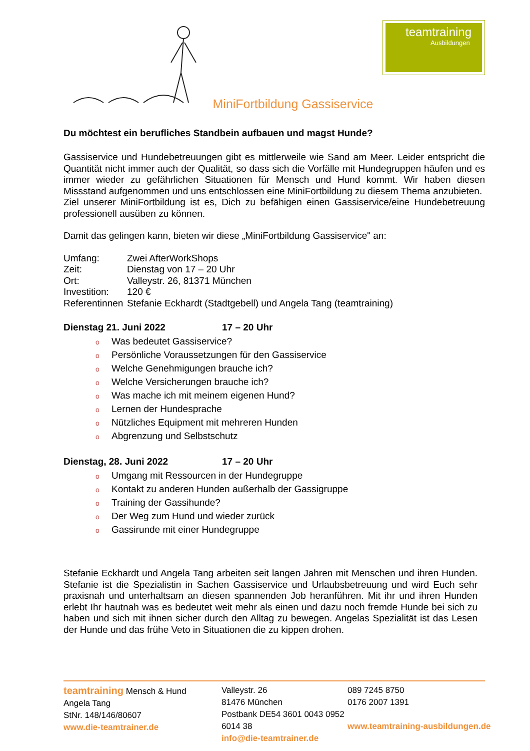MiniFortbildung Gassiservice
teamtraining
Ausbildungen
Du möchtest ein berufliches Standbein aufbauen und magst Hunde?
Gassiservice und Hundebetreuungen gibt es mittlerweile wie Sand am Meer. Leider entspricht die Quantität nicht immer auch der Qualität, so dass sich die Vorfälle mit Hundegruppen häufen und es immer wieder zu gefährlichen Situationen für Mensch und Hund kommt. Wir haben diesen Missstand aufgenommen und uns entschlossen eine MiniFortbildung zu diesem Thema anzubieten.
Ziel unserer MiniFortbildung ist es, Dich zu befähigen einen Gassiservice/eine Hundebetreuung professionell ausüben zu können.
Damit das gelingen kann, bieten wir diese „MiniFortbildung Gassiservice" an:
| Umfang: | Zwei AfterWorkShops |
| Zeit: | Dienstag von 17 – 20 Uhr |
| Ort: | Valleystr. 26, 81371 München |
| Investition: | 120 € |
| Referentinnen | Stefanie Eckhardt (Stadtgebell) und Angela Tang (teamtraining) |
Dienstag 21. Juni 2022 17 – 20 Uhr
o Was bedeutet Gassiservice?
o Persönliche Voraussetzungen für den Gassiservice
o Welche Genehmigungen brauche ich?
o Welche Versicherungen brauche ich?
o Was mache ich mit meinem eigenen Hund?
o Lernen der Hundesprache
o Nützliches Equipment mit mehreren Hunden
o Abgrenzung und Selbstschutz
Dienstag, 28. Juni 2022 17 – 20 Uhr
o Umgang mit Ressourcen in der Hundegruppe
o Kontakt zu anderen Hunden außerhalb der Gassigruppe
o Training der Gassihunde?
o Der Weg zum Hund und wieder zurück
o Gassirunde mit einer Hundegruppe
Stefanie Eckhardt und Angela Tang arbeiten seit langen Jahren mit Menschen und ihren Hunden. Stefanie ist die Spezialistin in Sachen Gassiservice und Urlaubsbetreuung und wird Euch sehr praxisnah und unterhaltsam an diesen spannenden Job heranführen. Mit ihr und ihren Hunden erlebt Ihr hautnah was es bedeutet weit mehr als einen und dazu noch fremde Hunde bei sich zu haben und sich mit ihnen sicher durch den Alltag zu bewegen. Angelas Spezialität ist das Lesen der Hunde und das frühe Veto in Situationen die zu kippen drohen.
teamtraining Mensch & Hund
Angela Tang
StNr. 148/146/80607
www.die-teamtrainer.de
Valleystr. 26
81476 München
Postbank DE54 3601 0043 0952 6014 38
info@die-teamtrainer.de
089 7245 8750
0176 2007 1391
www.teamtraining-ausbildungen.de